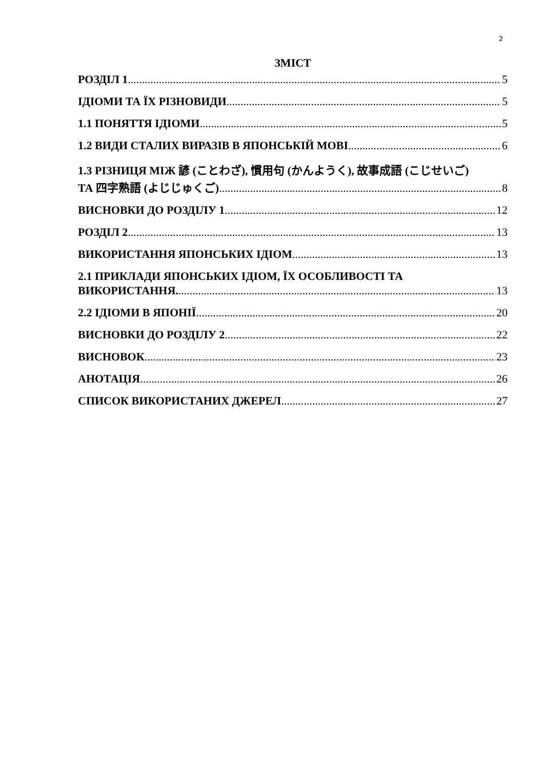2
ЗМІСТ
РОЗДІЛ 1 5
ІДІОМИ ТА ЇХ РІЗНОВИДИ 5
1.1 ПОНЯТТЯ ІДІОМИ 5
1.2 ВИДИ СТАЛИХ ВИРАЗІВ В ЯПОНСЬКІЙ МОВІ 6
1.3 РІЗНИЦЯ МІЖ 諺 (ことわざ), 慣用句 (かんようく), 故事成語 (こじせいご)
ТА 四字熟語 (よじじゅくご) 8
ВИСНОВКИ ДО РОЗДІЛУ 1 12
РОЗДІЛ 2 13
ВИКОРИСТАННЯ ЯПОНСЬКИХ ІДІОМ 13
2.1 ПРИКЛАДИ ЯПОНСЬКИХ ІДІОМ, ЇХ ОСОБЛИВОСТІ ТА
ВИКОРИСТАННЯ. 13
2.2 ІДІОМИ В ЯПОНІЇ 20
ВИСНОВКИ ДО РОЗДІЛУ 2 22
ВИСНОВОК 23
АНОТАЦІЯ 26
СПИСОК ВИКОРИСТАНИХ ДЖЕРЕЛ 27